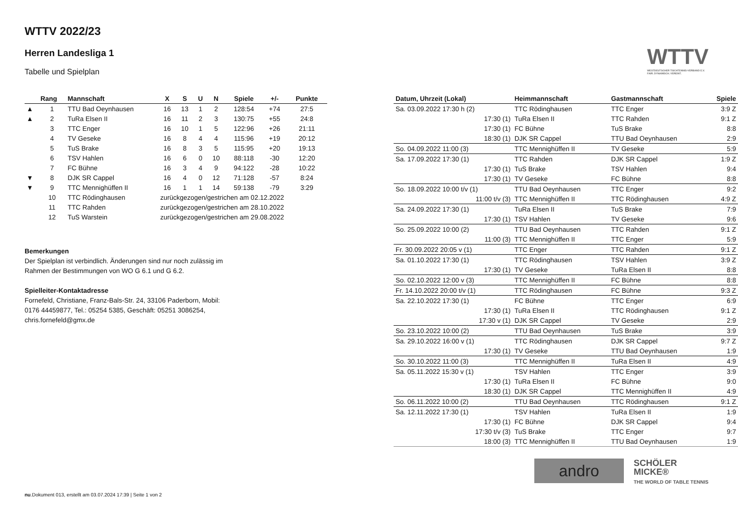WTTV
WESTDEUTSCHER TISCHTENNIS-VERBAND E.V.
FAIR. DYNAMISCH. VEREINT.
WTTV 2022/23
Herren Landesliga 1
Tabelle und Spielplan
| | Rang | Mannschaft | X | S | U | N | Spiele | +/- | Punkte |
| --- | --- | --- | --- | --- | --- | --- | --- | --- | --- |
| ▲ | 1 | TTU Bad Oeynhausen | 16 | 13 | 1 | 2 | 128:54 | +74 | 27:5 |
| ▲ | 2 | TuRa Elsen II | 16 | 11 | 2 | 3 | 130:75 | +55 | 24:8 |
| | 3 | TTC Enger | 16 | 10 | 1 | 5 | 122:96 | +26 | 21:11 |
| | 4 | TV Geseke | 16 | 8 | 4 | 4 | 115:96 | +19 | 20:12 |
| | 5 | TuS Brake | 16 | 8 | 3 | 5 | 115:95 | +20 | 19:13 |
| | 6 | TSV Hahlen | 16 | 6 | 0 | 10 | 88:118 | -30 | 12:20 |
| | 7 | FC Bühne | 16 | 3 | 4 | 9 | 94:122 | -28 | 10:22 |
| ▼ | 8 | DJK SR Cappel | 16 | 4 | 0 | 12 | 71:128 | -57 | 8:24 |
| ▼ | 9 | TTC Mennighüffen II | 16 | 1 | 1 | 14 | 59:138 | -79 | 3:29 |
| | 10 | TTC Rödinghausen | zurückgezogen/gestrichen am 02.12.2022 | | | | | | |
| | 11 | TTC Rahden | zurückgezogen/gestrichen am 28.10.2022 | | | | | | |
| | 12 | TuS Warstein | zurückgezogen/gestrichen am 29.08.2022 | | | | | | |
Bemerkungen
Der Spielplan ist verbindlich. Änderungen sind nur noch zulässig im
Rahmen der Bestimmungen von WO G 6.1 und G 6.2.
Spielleiter-Kontaktadresse
Fornefeld, Christiane, Franz-Bals-Str. 24, 33106 Paderborn, Mobil:
0176 44459877, Tel.: 05254 5385, Geschäft: 05251 3086254,
chris.fornefeld@gmx.de
| Datum, Uhrzeit (Lokal) | Heimmannschaft | Gastmannschaft | Spiele |
| --- | --- | --- | --- |
| Sa. 03.09.2022 17:30 h (2) | TTC Rödinghausen | TTC Enger | 3:9 Z |
| 17:30 (1) | TuRa Elsen II | TTC Rahden | 9:1 Z |
| 17:30 (1) | FC Bühne | TuS Brake | 8:8 |
| 18:30 (1) | DJK SR Cappel | TTU Bad Oeynhausen | 2:9 |
| So. 04.09.2022 11:00 (3) | TTC Mennighüffen II | TV Geseke | 5:9 |
| Sa. 17.09.2022 17:30 (1) | TTC Rahden | DJK SR Cappel | 1:9 Z |
| 17:30 (1) | TuS Brake | TSV Hahlen | 9:4 |
| 17:30 (1) | TV Geseke | FC Bühne | 8:8 |
| So. 18.09.2022 10:00 t/v (1) | TTU Bad Oeynhausen | TTC Enger | 9:2 |
| 11:00 t/v (3) | TTC Mennighüffen II | TTC Rödinghausen | 4:9 Z |
| Sa. 24.09.2022 17:30 (1) | TuRa Elsen II | TuS Brake | 7:9 |
| 17:30 (1) | TSV Hahlen | TV Geseke | 9:6 |
| So. 25.09.2022 10:00 (2) | TTU Bad Oeynhausen | TTC Rahden | 9:1 Z |
| 11:00 (3) | TTC Mennighüffen II | TTC Enger | 5:9 |
| Fr. 30.09.2022 20:05 v (1) | TTC Enger | TTC Rahden | 9:1 Z |
| Sa. 01.10.2022 17:30 (1) | TTC Rödinghausen | TSV Hahlen | 3:9 Z |
| 17:30 (1) | TV Geseke | TuRa Elsen II | 8:8 |
| So. 02.10.2022 12:00 v (3) | TTC Mennighüffen II | FC Bühne | 8:8 |
| Fr. 14.10.2022 20:00 t/v (1) | TTC Rödinghausen | FC Bühne | 9:3 Z |
| Sa. 22.10.2022 17:30 (1) | FC Bühne | TTC Enger | 6:9 |
| 17:30 (1) | TuRa Elsen II | TTC Rödinghausen | 9:1 Z |
| 17:30 v (1) | DJK SR Cappel | TV Geseke | 2:9 |
| So. 23.10.2022 10:00 (2) | TTU Bad Oeynhausen | TuS Brake | 3:9 |
| Sa. 29.10.2022 16:00 v (1) | TTC Rödinghausen | DJK SR Cappel | 9:7 Z |
| 17:30 (1) | TV Geseke | TTU Bad Oeynhausen | 1:9 |
| So. 30.10.2022 11:00 (3) | TTC Mennighüffen II | TuRa Elsen II | 4:9 |
| Sa. 05.11.2022 15:30 v (1) | TSV Hahlen | TTC Enger | 3:9 |
| 17:30 (1) | TuRa Elsen II | FC Bühne | 9:0 |
| 18:30 (1) | DJK SR Cappel | TTC Mennighüffen II | 4:9 |
| So. 06.11.2022 10:00 (2) | TTU Bad Oeynhausen | TTC Rödinghausen | 9:1 Z |
| Sa. 12.11.2022 17:30 (1) | TSV Hahlen | TuRa Elsen II | 1:9 |
| 17:30 (1) | FC Bühne | DJK SR Cappel | 9:4 |
| 17:30 t/v (3) | TuS Brake | TTC Enger | 9:7 |
| 18:00 (3) | TTC Mennighüffen II | TTU Bad Oeynhausen | 1:9 |
andro
SCHÖLER
MICKE®
THE WORLD OF TABLE TENNIS
nu.Dokument 013, erstellt am 03.07.2024 17:39 | Seite 1 von 2